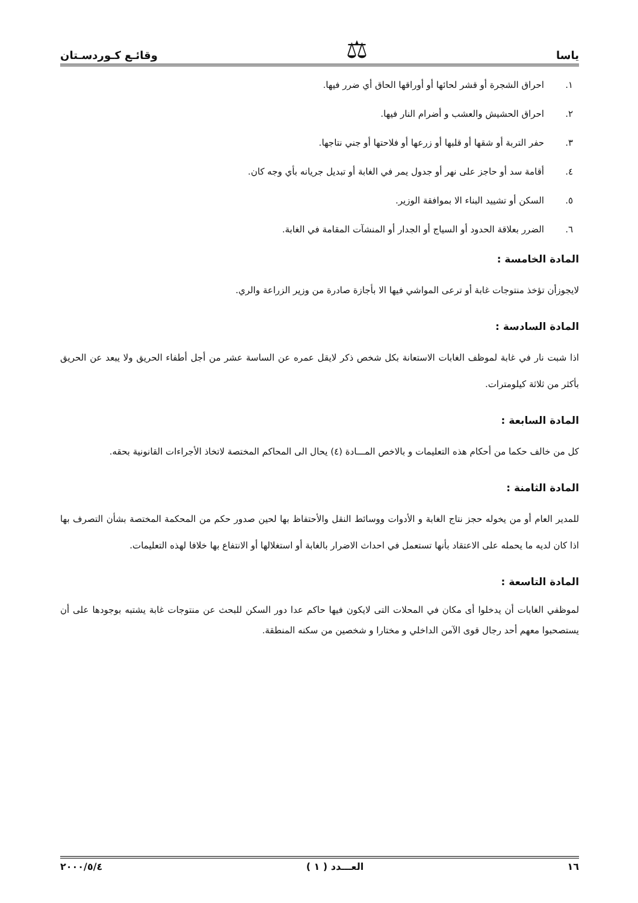ياسا ⚖ وقائـع كـوردسـتان
١. احراق الشجرة أو قشر لحائها أو أوراقها الحاق أي ضرر فيها.
٢. احراق الحشيش والعشب و أضرام النار فيها.
٣. حفر التربة أو شقها أو قلبها أو زرعها أو فلاحتها أو جني نتاجها.
٤. أقامة سد أو حاجز على نهر أو جدول يمر في الغابة أو تبديل جريانه بأي وجه كان.
٥. السكن أو تشييد البناء الا بموافقة الوزير.
٦. الضرر بعلاقة الحدود أو السياج أو الجدار أو المنشآت المقامة في الغابة.
المادة الخامسة :
لايجوزأن تؤخذ منتوجات غابة أو ترعى المواشي فيها الا بأجازة صادرة من وزير الزراعة والري.
المادة السادسة :
اذا شبت نار في غابة لموظف الغابات الاستعانة بكل شخص ذكر لايقل عمره عن الساسة عشر من أجل أطفاء الحريق ولا يبعد عن الحريق بأكثر من ثلاثة كيلومترات.
المادة السابعة :
كل من خالف حكما من أحكام هذه التعليمات و بالاخص المـــادة (٤) يحال الى المحاكم المختصة لاتخاذ الأجراءات القانونية بحقه.
المادة الثامنة :
للمدير العام أو من يخوله حجز نتاج الغابة و الأدوات ووسائط النقل والأحتفاظ بها لحين صدور حكم من المحكمة المختصة بشأن التصرف بها اذا كان لديه ما يحمله على الاعتقاد بأنها تستعمل في احداث الاضرار بالغابة أو استغلالها أو الانتفاع بها خلافا لهذه التعليمات.
المادة التاسعة :
لموظفي الغابات أن يدخلوا أى مكان في المحلات التى لايكون فيها حاكم عدا دور السكن للبحث عن منتوجات غابة يشتبه بوجودها على أن يستصحبوا معهم أحد رجال قوى الآمن الداخلي و مختارا و شخصين من سكنه المنطقة.
١٦ العـــدد ( ١ ) ٢٠٠٠/٥/٤